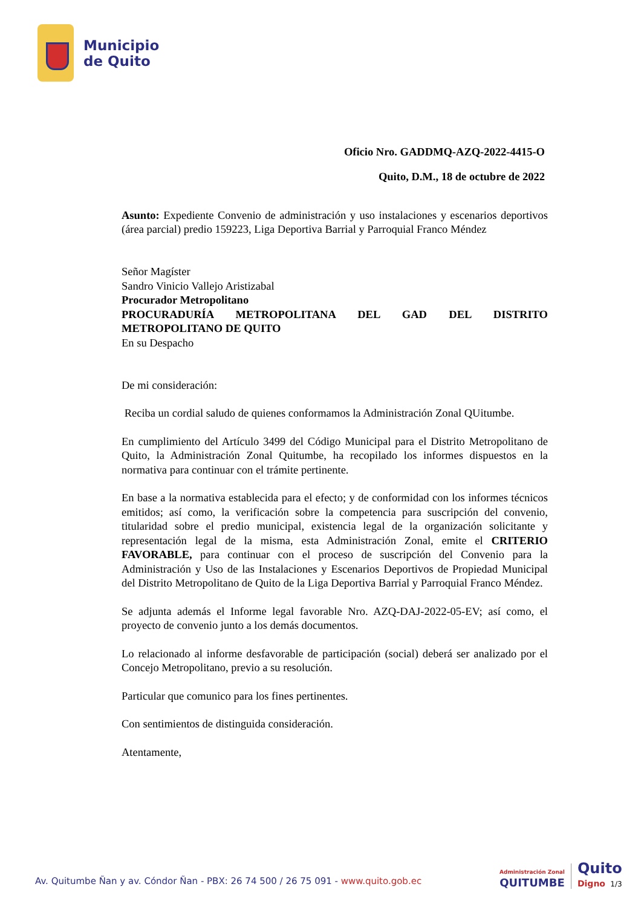Municipio
de Quito
Oficio Nro. GADDMQ-AZQ-2022-4415-O
Quito, D.M., 18 de octubre de 2022
Asunto: Expediente Convenio de administración y uso instalaciones y escenarios deportivos (área parcial) predio 159223, Liga Deportiva Barrial y Parroquial Franco Méndez
Señor Magíster
Sandro Vinicio Vallejo Aristizabal
Procurador Metropolitano
PROCURADURÍA METROPOLITANA DEL GAD DEL DISTRITO METROPOLITANO DE QUITO
En su Despacho
De mi consideración:
Reciba un cordial saludo de quienes conformamos la Administración Zonal QUitumbe.
En cumplimiento del Artículo 3499 del Código Municipal para el Distrito Metropolitano de Quito, la Administración Zonal Quitumbe, ha recopilado los informes dispuestos en la normativa para continuar con el trámite pertinente.
En base a la normativa establecida para el efecto; y de conformidad con los informes técnicos emitidos; así como, la verificación sobre la competencia para suscripción del convenio, titularidad sobre el predio municipal, existencia legal de la organización solicitante y representación legal de la misma, esta Administración Zonal, emite el CRITERIO FAVORABLE, para continuar con el proceso de suscripción del Convenio para la Administración y Uso de las Instalaciones y Escenarios Deportivos de Propiedad Municipal del Distrito Metropolitano de Quito de la Liga Deportiva Barrial y Parroquial Franco Méndez.
Se adjunta además el Informe legal favorable Nro. AZQ-DAJ-2022-05-EV; así como, el proyecto de convenio junto a los demás documentos.
Lo relacionado al informe desfavorable de participación (social) deberá ser analizado por el Concejo Metropolitano, previo a su resolución.
Particular que comunico para los fines pertinentes.
Con sentimientos de distinguida consideración.
Atentamente,
Av. Quitumbe Ñan y av. Cóndor Ñan - PBX: 26 74 500 / 26 75 091 - www.quito.gob.ec
Administración Zonal
QUITUMBE
Quito
Digno 1/3